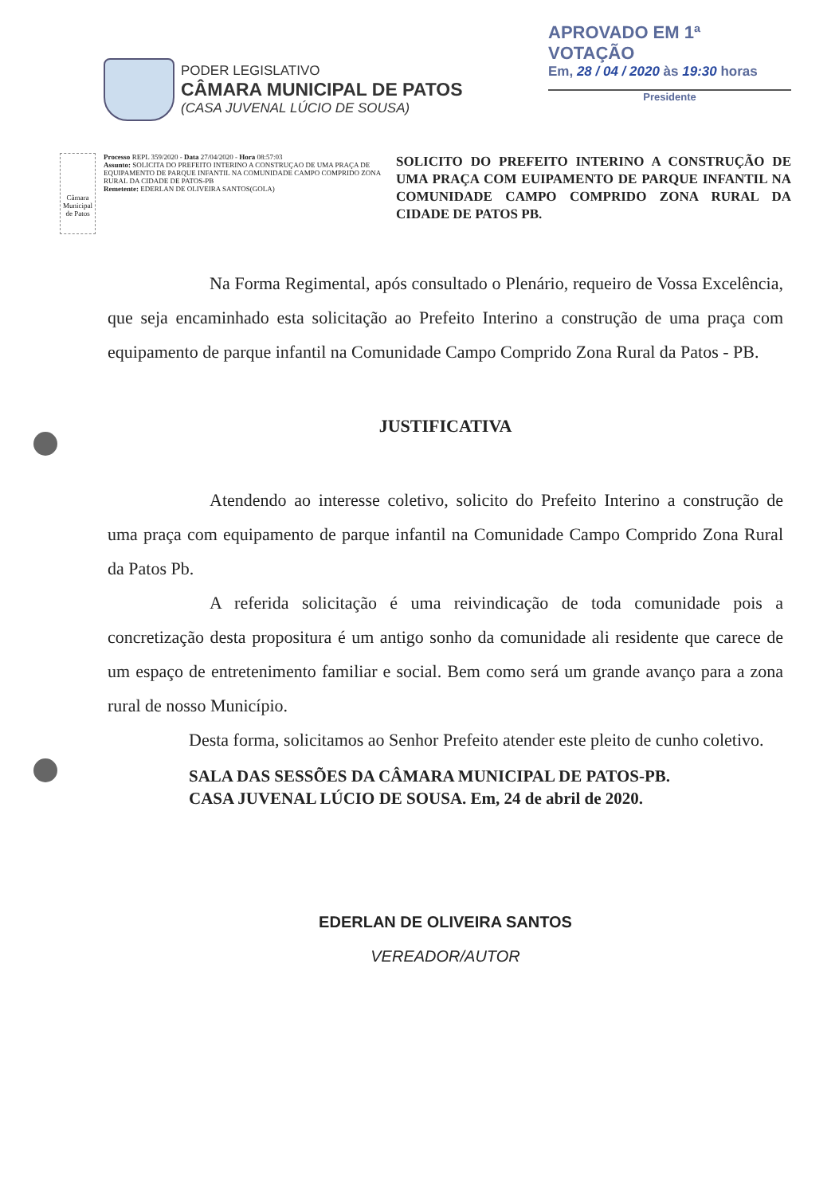PODER LEGISLATIVO
CÂMARA MUNICIPAL DE PATOS
(CASA JUVENAL LÚCIO DE SOUSA)
APROVADO EM 1ª VOTAÇÃO
Em, 28 / 04 / 2020 às 19:30 horas
Presidente
Câmara Municipal de Patos
Processo REPL 359/2020 - Data 27/04/2020 - Hora 08:57:03
Assunto: SOLICITA DO PREFEITO INTERINO A CONSTRUÇAO DE UMA PRAÇA DE EQUIPAMENTO DE PARQUE INFANTIL NA COMUNIDADE CAMPO COMPRIDO ZONA RURAL DA CIDADE DE PATOS-PB
Remetente: EDERLAN DE OLIVEIRA SANTOS(GOLA)
SOLICITO DO PREFEITO INTERINO A CONSTRUÇÃO DE UMA PRAÇA COM EUIPAMENTO DE PARQUE INFANTIL NA COMUNIDADE CAMPO COMPRIDO ZONA RURAL DA CIDADE DE PATOS PB.
Na Forma Regimental, após consultado o Plenário, requeiro de Vossa Excelência, que seja encaminhado esta solicitação ao Prefeito Interino a construção de uma praça com equipamento de parque infantil na Comunidade Campo Comprido Zona Rural da Patos - PB.
JUSTIFICATIVA
Atendendo ao interesse coletivo, solicito do Prefeito Interino a construção de uma praça com equipamento de parque infantil na Comunidade Campo Comprido Zona Rural da Patos Pb.
A referida solicitação é uma reivindicação de toda comunidade pois a concretização desta propositura é um antigo sonho da comunidade ali residente que carece de um espaço de entretenimento familiar e social. Bem como será um grande avanço para a zona rural de nosso Município.
Desta forma, solicitamos ao Senhor Prefeito atender este pleito de cunho coletivo.
SALA DAS SESSÕES DA CÂMARA MUNICIPAL DE PATOS-PB.
CASA JUVENAL LÚCIO DE SOUSA. Em, 24 de abril de 2020.
EDERLAN DE OLIVEIRA SANTOS
VEREADOR/AUTOR